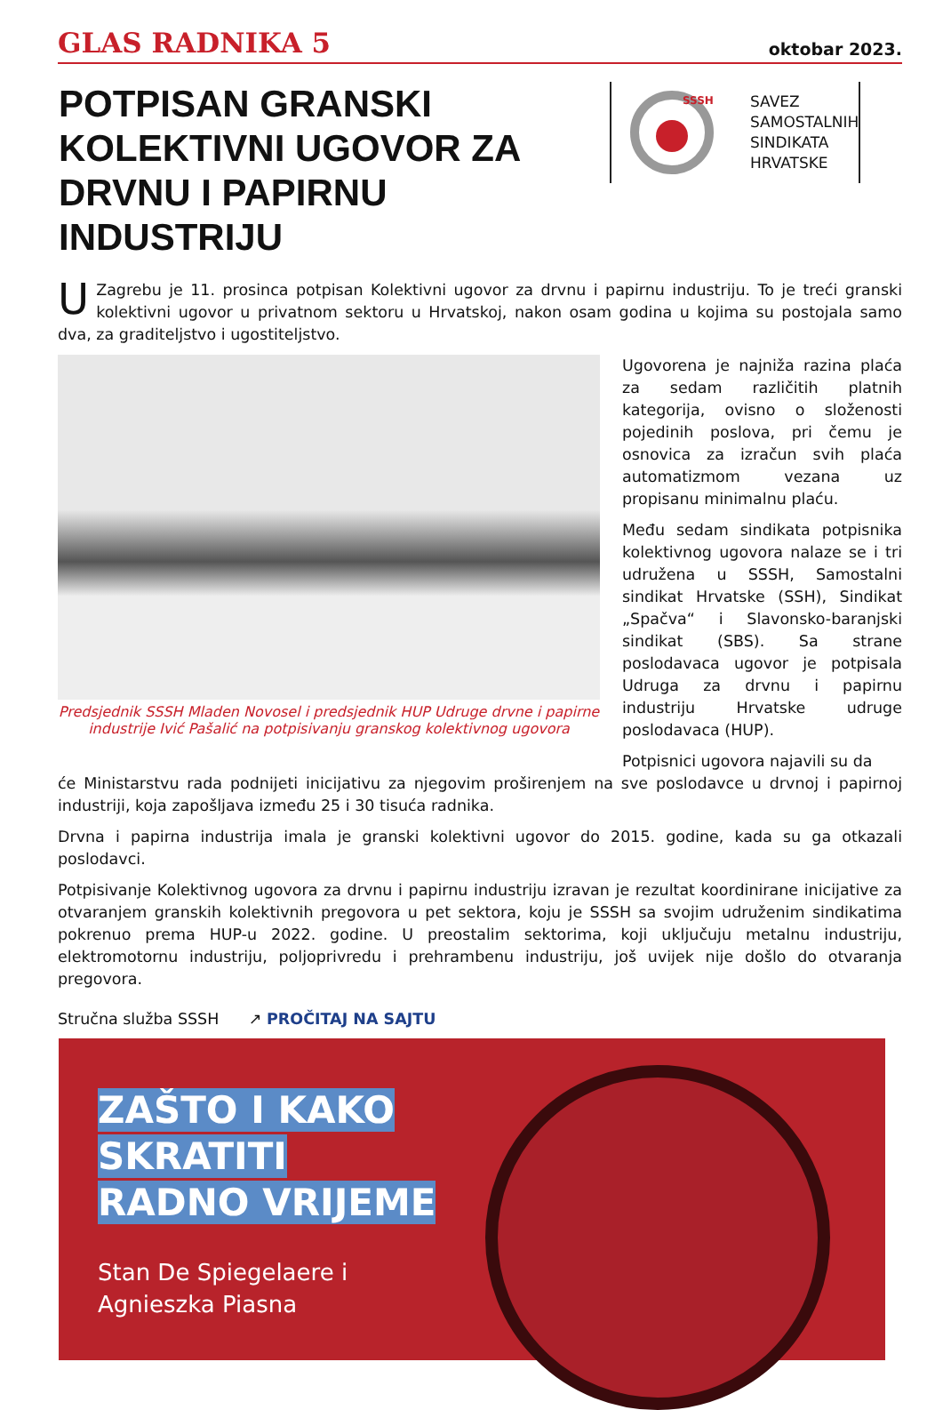GLAS RADNIKA 5 oktobar 2023.
POTPISAN GRANSKI KOLEKTIVNI UGOVOR ZA DRVNU I PAPIRNU INDUSTRIJU
SSSH
SAVEZ
SAMOSTALNIH
SINDIKATA
HRVATSKE
UZagrebu je 11. prosinca potpisan Kolektivni ugovor za drvnu i papirnu industriju. To je treći granski kolektivni ugovor u privatnom sektoru u Hrvatskoj, nakon osam godina u kojima su postojala samo dva, za graditeljstvo i ugostiteljstvo.
Predsjednik SSSH Mladen Novosel i predsjednik HUP Udruge drvne i papirne industrije Ivić Pašalić na potpisivanju granskog kolektivnog ugovora
Ugovorena je najniža razina plaća za sedam različitih platnih kategorija, ovisno o složenosti pojedinih poslova, pri čemu je osnovica za izračun svih plaća automatizmom vezana uz propisanu minimalnu plaću.
Među sedam sindikata potpisnika kolektivnog ugovora nalaze se i tri udružena u SSSH, Samostalni sindikat Hrvatske (SSH), Sindikat „Spačva“ i Slavonsko-baranjski sindikat (SBS). Sa strane poslodavaca ugovor je potpisala Udruga za drvnu i papirnu industriju Hrvatske udruge poslodavaca (HUP).
Potpisnici ugovora najavili su da
će Ministarstvu rada podnijeti inicijativu za njegovim proširenjem na sve poslodavce u drvnoj i papirnoj industriji, koja zapošljava između 25 i 30 tisuća radnika.
Drvna i papirna industrija imala je granski kolektivni ugovor do 2015. godine, kada su ga otkazali poslodavci.
Potpisivanje Kolektivnog ugovora za drvnu i papirnu industriju izravan je rezultat koordinirane inicijative za otvaranjem granskih kolektivnih pregovora u pet sektora, koju je SSSH sa svojim udruženim sindikatima pokrenuo prema HUP-u 2022. godine. U preostalim sektorima, koji uključuju metalnu industriju, elektromotornu industriju, poljoprivredu i prehrambenu industriju, još uvijek nije došlo do otvaranja pregovora.
Stručna služba SSSH ↗ PROČITAJ NA SAJTU
ZAŠTO I KAKO
SKRATITI
RADNO VRIJEME
Stan De Spiegelaere i
Agnieszka Piasna